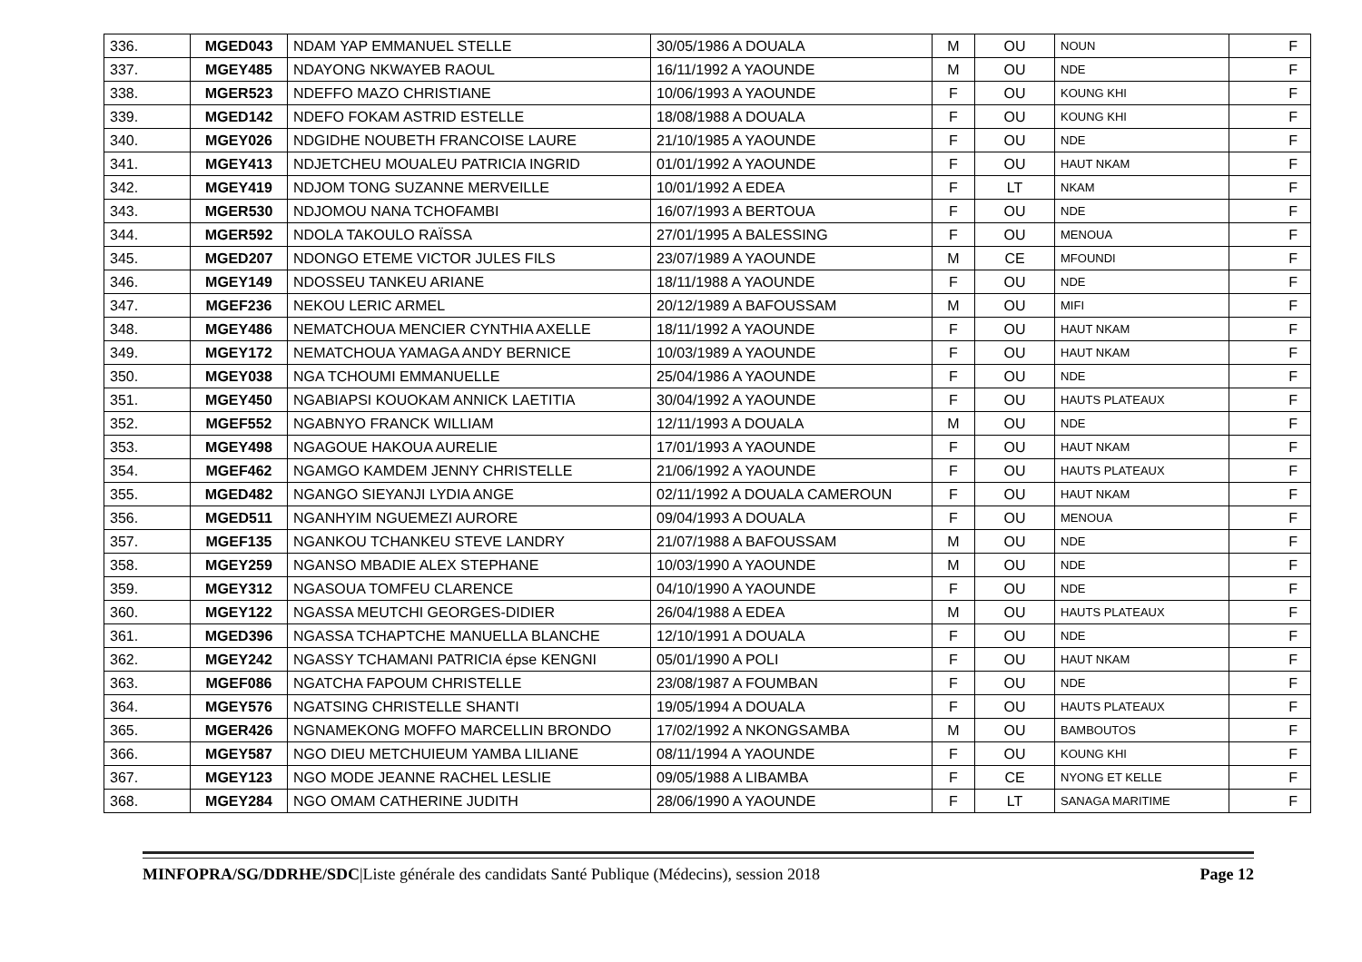| 336. | MGED043 | NDAM YAP EMMANUEL STELLE | 30/05/1986 A DOUALA | M | OU | NOUN | F |
| 337. | MGEY485 | NDAYONG NKWAYEB RAOUL | 16/11/1992 A YAOUNDE | M | OU | NDE | F |
| 338. | MGER523 | NDEFFO MAZO CHRISTIANE | 10/06/1993 A YAOUNDE | F | OU | KOUNG KHI | F |
| 339. | MGED142 | NDEFO FOKAM ASTRID ESTELLE | 18/08/1988 A DOUALA | F | OU | KOUNG KHI | F |
| 340. | MGEY026 | NDGIDHE NOUBETH FRANCOISE LAURE | 21/10/1985 A YAOUNDE | F | OU | NDE | F |
| 341. | MGEY413 | NDJETCHEU MOUALEU PATRICIA INGRID | 01/01/1992 A YAOUNDE | F | OU | HAUT NKAM | F |
| 342. | MGEY419 | NDJOM TONG SUZANNE MERVEILLE | 10/01/1992 A EDEA | F | LT | NKAM | F |
| 343. | MGER530 | NDJOMOU NANA TCHOFAMBI | 16/07/1993 A BERTOUA | F | OU | NDE | F |
| 344. | MGER592 | NDOLA TAKOULO RAÏSSA | 27/01/1995 A BALESSING | F | OU | MENOUA | F |
| 345. | MGED207 | NDONGO ETEME VICTOR JULES FILS | 23/07/1989 A YAOUNDE | M | CE | MFOUNDI | F |
| 346. | MGEY149 | NDOSSEU TANKEU ARIANE | 18/11/1988 A YAOUNDE | F | OU | NDE | F |
| 347. | MGEF236 | NEKOU LERIC ARMEL | 20/12/1989 A BAFOUSSAM | M | OU | MIFI | F |
| 348. | MGEY486 | NEMATCHOUA MENCIER CYNTHIA AXELLE | 18/11/1992 A YAOUNDE | F | OU | HAUT NKAM | F |
| 349. | MGEY172 | NEMATCHOUA YAMAGA ANDY BERNICE | 10/03/1989 A YAOUNDE | F | OU | HAUT NKAM | F |
| 350. | MGEY038 | NGA TCHOUMI EMMANUELLE | 25/04/1986 A YAOUNDE | F | OU | NDE | F |
| 351. | MGEY450 | NGABIAPSI KOUOKAM ANNICK LAETITIA | 30/04/1992 A YAOUNDE | F | OU | HAUTS PLATEAUX | F |
| 352. | MGEF552 | NGABNYO FRANCK WILLIAM | 12/11/1993 A DOUALA | M | OU | NDE | F |
| 353. | MGEY498 | NGAGOUE HAKOUA AURELIE | 17/01/1993 A YAOUNDE | F | OU | HAUT NKAM | F |
| 354. | MGEF462 | NGAMGO KAMDEM JENNY CHRISTELLE | 21/06/1992 A YAOUNDE | F | OU | HAUTS PLATEAUX | F |
| 355. | MGED482 | NGANGO SIEYANJI LYDIA ANGE | 02/11/1992 A DOUALA CAMEROUN | F | OU | HAUT NKAM | F |
| 356. | MGED511 | NGANHYIM NGUEMEZI AURORE | 09/04/1993 A DOUALA | F | OU | MENOUA | F |
| 357. | MGEF135 | NGANKOU TCHANKEU STEVE LANDRY | 21/07/1988 A BAFOUSSAM | M | OU | NDE | F |
| 358. | MGEY259 | NGANSO MBADIE ALEX STEPHANE | 10/03/1990 A YAOUNDE | M | OU | NDE | F |
| 359. | MGEY312 | NGASOUA TOMFEU CLARENCE | 04/10/1990 A YAOUNDE | F | OU | NDE | F |
| 360. | MGEY122 | NGASSA MEUTCHI GEORGES-DIDIER | 26/04/1988 A EDEA | M | OU | HAUTS PLATEAUX | F |
| 361. | MGED396 | NGASSA TCHAPTCHE MANUELLA BLANCHE | 12/10/1991 A DOUALA | F | OU | NDE | F |
| 362. | MGEY242 | NGASSY TCHAMANI PATRICIA épse KENGNI | 05/01/1990 A POLI | F | OU | HAUT NKAM | F |
| 363. | MGEF086 | NGATCHA FAPOUM CHRISTELLE | 23/08/1987 A FOUMBAN | F | OU | NDE | F |
| 364. | MGEY576 | NGATSING CHRISTELLE SHANTI | 19/05/1994 A DOUALA | F | OU | HAUTS PLATEAUX | F |
| 365. | MGER426 | NGNAMEKONG MOFFO MARCELLIN BRONDO | 17/02/1992 A NKONGSAMBA | M | OU | BAMBOUTOS | F |
| 366. | MGEY587 | NGO DIEU METCHUIEUM YAMBA LILIANE | 08/11/1994 A YAOUNDE | F | OU | KOUNG KHI | F |
| 367. | MGEY123 | NGO MODE JEANNE RACHEL LESLIE | 09/05/1988 A LIBAMBA | F | CE | NYONG ET KELLE | F |
| 368. | MGEY284 | NGO OMAM CATHERINE JUDITH | 28/06/1990 A YAOUNDE | F | LT | SANAGA MARITIME | F |
MINFOPRA/SG/DDRHE/SDC|Liste générale des candidats Santé Publique (Médecins), session 2018 Page 12